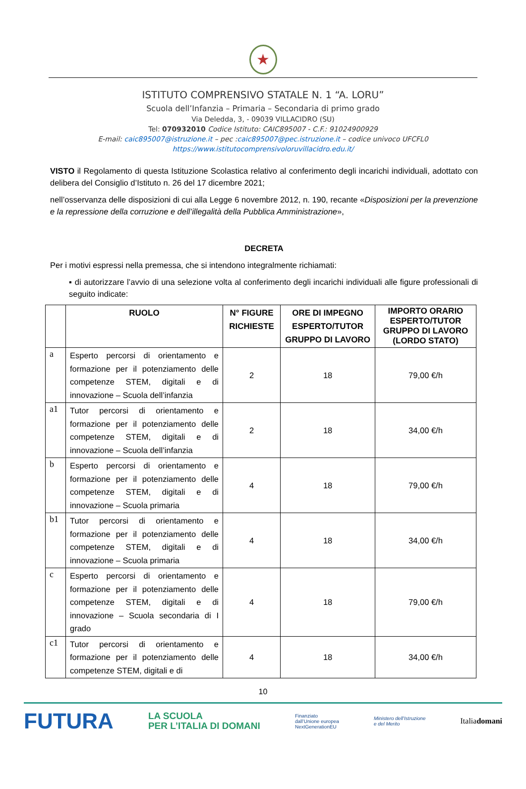★
ISTITUTO COMPRENSIVO STATALE N. 1 “A. LORU”
Scuola dell’Infanzia – Primaria – Secondaria di primo grado
Via Deledda, 3, - 09039 VILLACIDRO (SU)
Tel: 070932010 Codice Istituto: CAIC895007 - C.F.: 91024900929
E-mail: caic895007@istruzione.it – pec :caic895007@pec.istruzione.it – codice univoco UFCFL0
https://www.istitutocomprensivoloruvillacidro.edu.it/
VISTO il Regolamento di questa Istituzione Scolastica relativo al conferimento degli incarichi individuali, adottato con delibera del Consiglio d’Istituto n. 26 del 17 dicembre 2021;
nell’osservanza delle disposizioni di cui alla Legge 6 novembre 2012, n. 190, recante «Disposizioni per la prevenzione e la repressione della corruzione e dell’illegalità della Pubblica Amministrazione»,
DECRETA
Per i motivi espressi nella premessa, che si intendono integralmente richiamati:
▪ di autorizzare l’avvio di una selezione volta al conferimento degli incarichi individuali alle figure professionali di seguito indicate:
| | RUOLO | N° FIGURE RICHIESTE | ORE DI IMPEGNO ESPERTO/TUTOR GRUPPO DI LAVORO | IMPORTO ORARIO ESPERTO/TUTOR GRUPPO DI LAVORO (LORDO STATO) |
| --- | --- | --- | --- | --- |
| a | Esperto percorsi di orientamento e formazione per il potenziamento delle competenze STEM, digitali e di innovazione – Scuola dell’infanzia | 2 | 18 | 79,00 €/h |
| a1 | Tutor percorsi di orientamento e formazione per il potenziamento delle competenze STEM, digitali e di innovazione – Scuola dell’infanzia | 2 | 18 | 34,00 €/h |
| b | Esperto percorsi di orientamento e formazione per il potenziamento delle competenze STEM, digitali e di innovazione – Scuola primaria | 4 | 18 | 79,00 €/h |
| b1 | Tutor percorsi di orientamento e formazione per il potenziamento delle competenze STEM, digitali e di innovazione – Scuola primaria | 4 | 18 | 34,00 €/h |
| c | Esperto percorsi di orientamento e formazione per il potenziamento delle competenze STEM, digitali e di innovazione – Scuola secondaria di I grado | 4 | 18 | 79,00 €/h |
| c1 | Tutor percorsi di orientamento e formazione per il potenziamento delle competenze STEM, digitali e di | 4 | 18 | 34,00 €/h |
10
FUTURA LA SCUOLA
PER L’ITALIA DI DOMANI Finanziato
dall’Unione europea
NextGenerationEU Ministero dell’Istruzione
e del Merito Italiadomani